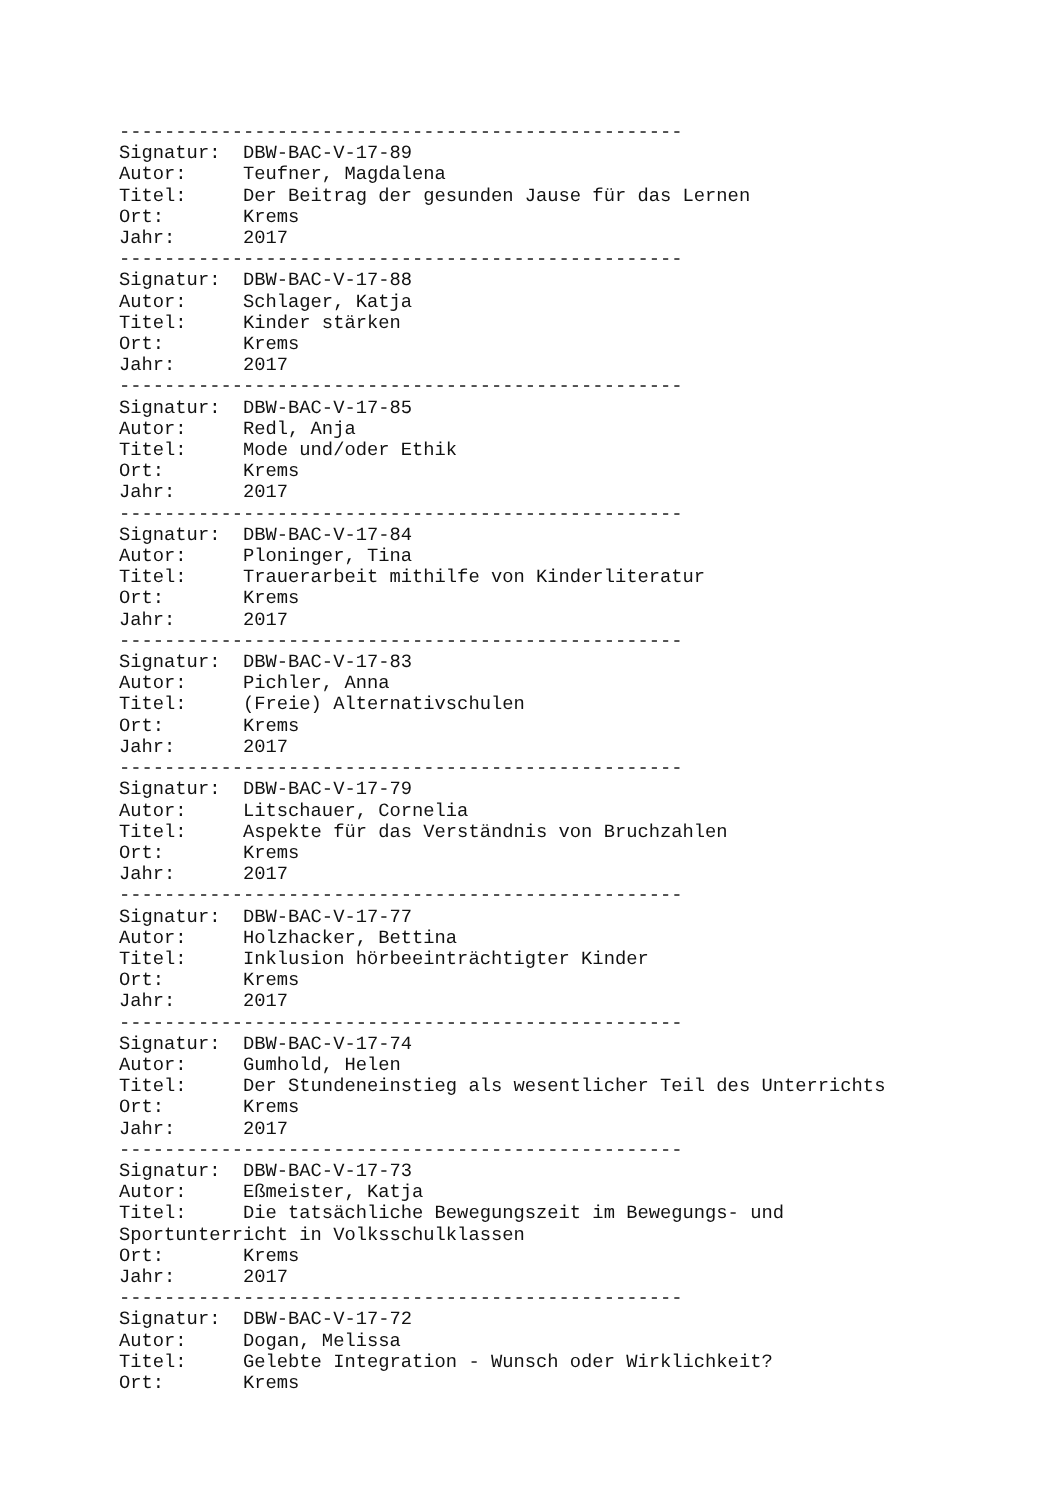--------------------------------------------------
Signatur:  DBW-BAC-V-17-89
Autor:     Teufner, Magdalena
Titel:     Der Beitrag der gesunden Jause für das Lernen
Ort:       Krems
Jahr:      2017
--------------------------------------------------
Signatur:  DBW-BAC-V-17-88
Autor:     Schlager, Katja
Titel:     Kinder stärken
Ort:       Krems
Jahr:      2017
--------------------------------------------------
Signatur:  DBW-BAC-V-17-85
Autor:     Redl, Anja
Titel:     Mode und/oder Ethik
Ort:       Krems
Jahr:      2017
--------------------------------------------------
Signatur:  DBW-BAC-V-17-84
Autor:     Ploninger, Tina
Titel:     Trauerarbeit mithilfe von Kinderliteratur
Ort:       Krems
Jahr:      2017
--------------------------------------------------
Signatur:  DBW-BAC-V-17-83
Autor:     Pichler, Anna
Titel:     (Freie) Alternativschulen
Ort:       Krems
Jahr:      2017
--------------------------------------------------
Signatur:  DBW-BAC-V-17-79
Autor:     Litschauer, Cornelia
Titel:     Aspekte für das Verständnis von Bruchzahlen
Ort:       Krems
Jahr:      2017
--------------------------------------------------
Signatur:  DBW-BAC-V-17-77
Autor:     Holzhacker, Bettina
Titel:     Inklusion hörbeeinträchtigter Kinder
Ort:       Krems
Jahr:      2017
--------------------------------------------------
Signatur:  DBW-BAC-V-17-74
Autor:     Gumhold, Helen
Titel:     Der Stundeneinstieg als wesentlicher Teil des Unterrichts
Ort:       Krems
Jahr:      2017
--------------------------------------------------
Signatur:  DBW-BAC-V-17-73
Autor:     Eßmeister, Katja
Titel:     Die tatsächliche Bewegungszeit im Bewegungs- und
Sportunterricht in Volksschulklassen
Ort:       Krems
Jahr:      2017
--------------------------------------------------
Signatur:  DBW-BAC-V-17-72
Autor:     Dogan, Melissa
Titel:     Gelebte Integration - Wunsch oder Wirklichkeit?
Ort:       Krems